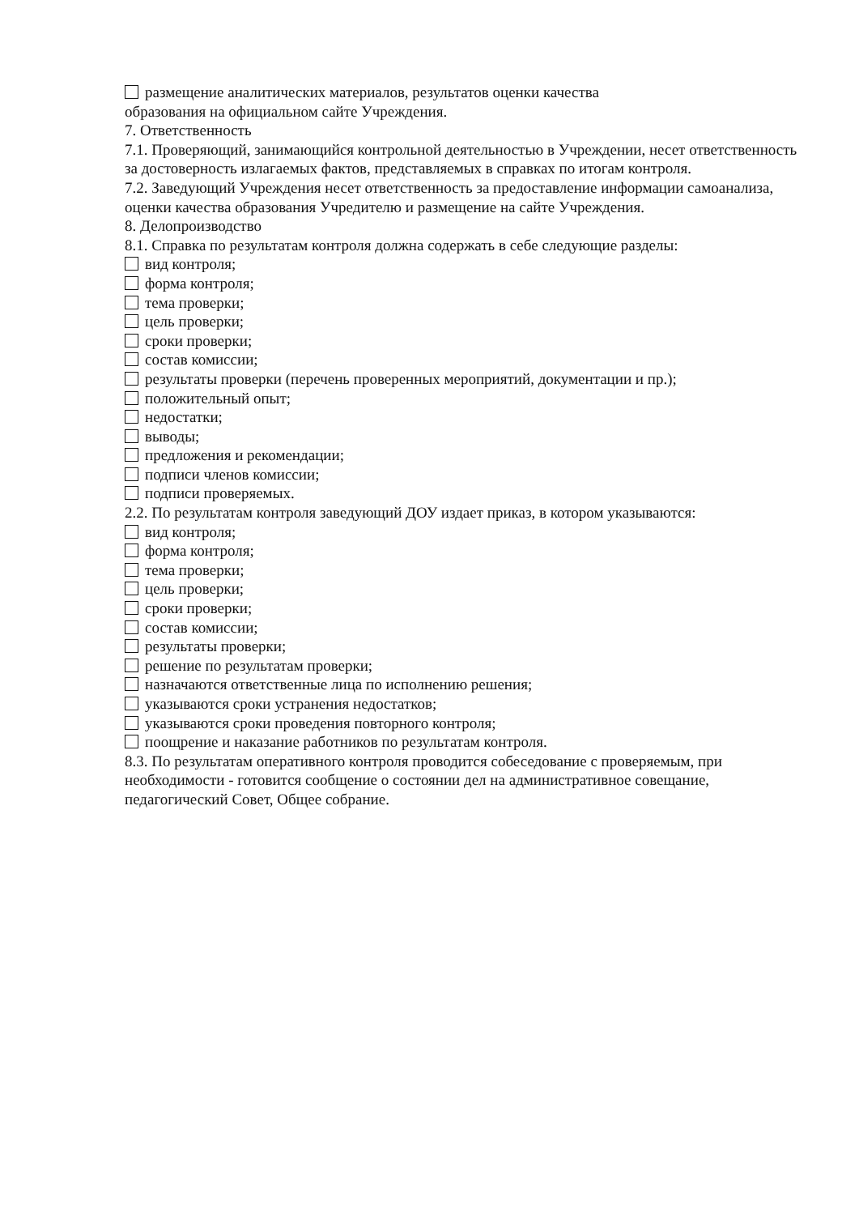размещение аналитических материалов, результатов оценки качества
образования на официальном сайте Учреждения.
7. Ответственность
7.1. Проверяющий, занимающийся контрольной деятельностью в Учреждении, несет ответственность за достоверность излагаемых фактов, представляемых в справках по итогам контроля.
7.2. Заведующий Учреждения несет ответственность за предоставление информации самоанализа, оценки качества образования Учредителю и размещение на сайте Учреждения.
8. Делопроизводство
8.1. Справка по результатам контроля должна содержать в себе следующие разделы:
вид контроля;
форма контроля;
тема проверки;
цель проверки;
сроки проверки;
состав комиссии;
результаты проверки (перечень проверенных мероприятий, документации и пр.);
положительный опыт;
недостатки;
выводы;
предложения и рекомендации;
подписи членов комиссии;
подписи проверяемых.
2.2. По результатам контроля заведующий ДОУ издает приказ, в котором указываются:
вид контроля;
форма контроля;
тема проверки;
цель проверки;
сроки проверки;
состав комиссии;
результаты проверки;
решение по результатам проверки;
назначаются ответственные лица по исполнению решения;
указываются сроки устранения недостатков;
указываются сроки проведения повторного контроля;
поощрение и наказание работников по результатам контроля.
8.3. По результатам оперативного контроля проводится собеседование с проверяемым, при
необходимости - готовится сообщение о состоянии дел на административное совещание,
педагогический Совет, Общее собрание.